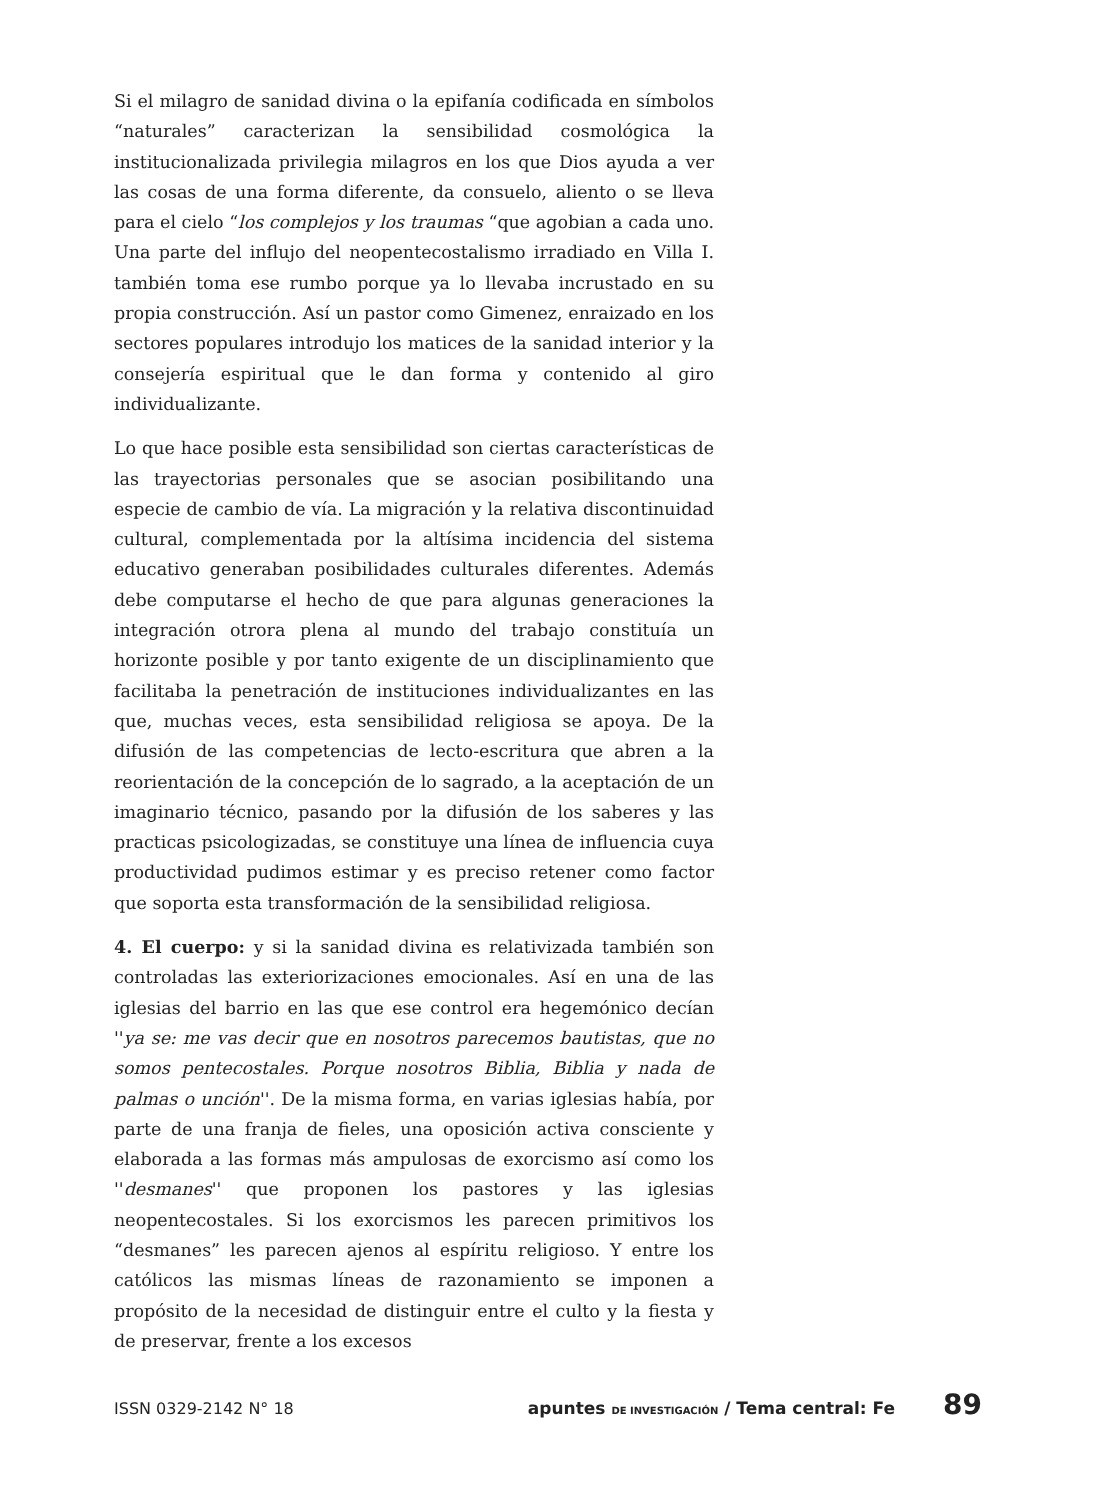Si el milagro de sanidad divina o la epifanía codificada en símbolos “naturales” caracterizan la sensibilidad cosmológica la institucionalizada privilegia milagros en los que Dios ayuda a ver las cosas de una forma diferente, da consuelo, aliento o se lleva para el cielo “los complejos y los traumas “que agobian a cada uno. Una parte del influjo del neopentecostalismo irradiado en Villa I. también toma ese rumbo porque ya lo llevaba incrustado en su propia construcción. Así un pastor como Gimenez, enraizado en los sectores populares introdujo los matices de la sanidad interior y la consejería espiritual que le dan forma y contenido al giro individualizante.
Lo que hace posible esta sensibilidad son ciertas características de las trayectorias personales que se asocian posibilitando una especie de cambio de vía. La migración y la relativa discontinuidad cultural, complementada por la altísima incidencia del sistema educativo generaban posibilidades culturales diferentes. Además debe computarse el hecho de que para algunas generaciones la integración otrora plena al mundo del trabajo constituía un horizonte posible y por tanto exigente de un disciplinamiento que facilitaba la penetración de instituciones individualizantes en las que, muchas veces, esta sensibilidad religiosa se apoya. De la difusión de las competencias de lecto-escritura que abren a la reorientación de la concepción de lo sagrado, a la aceptación de un imaginario técnico, pasando por la difusión de los saberes y las practicas psicologizadas, se constituye una línea de influencia cuya productividad pudimos estimar y es preciso retener como factor que soporta esta transformación de la sensibilidad religiosa.
4. El cuerpo: y si la sanidad divina es relativizada también son controladas las exteriorizaciones emocionales. Así en una de las iglesias del barrio en las que ese control era hegemónico decían ''ya se: me vas decir que en nosotros parecemos bautistas, que no somos pentecostales. Porque nosotros Biblia, Biblia y nada de palmas o unción''. De la misma forma, en varias iglesias había, por parte de una franja de fieles, una oposición activa consciente y elaborada a las formas más ampulosas de exorcismo así como los ''desmanes'' que proponen los pastores y las iglesias neopentecostales. Si los exorcismos les parecen primitivos los “desmanes” les parecen ajenos al espíritu religioso. Y entre los católicos las mismas líneas de razonamiento se imponen a propósito de la necesidad de distinguir entre el culto y la fiesta y de preservar, frente a los excesos
ISSN 0329-2142 N° 18 apuntes DE INVESTIGACIÓN / Tema central: Fe 89